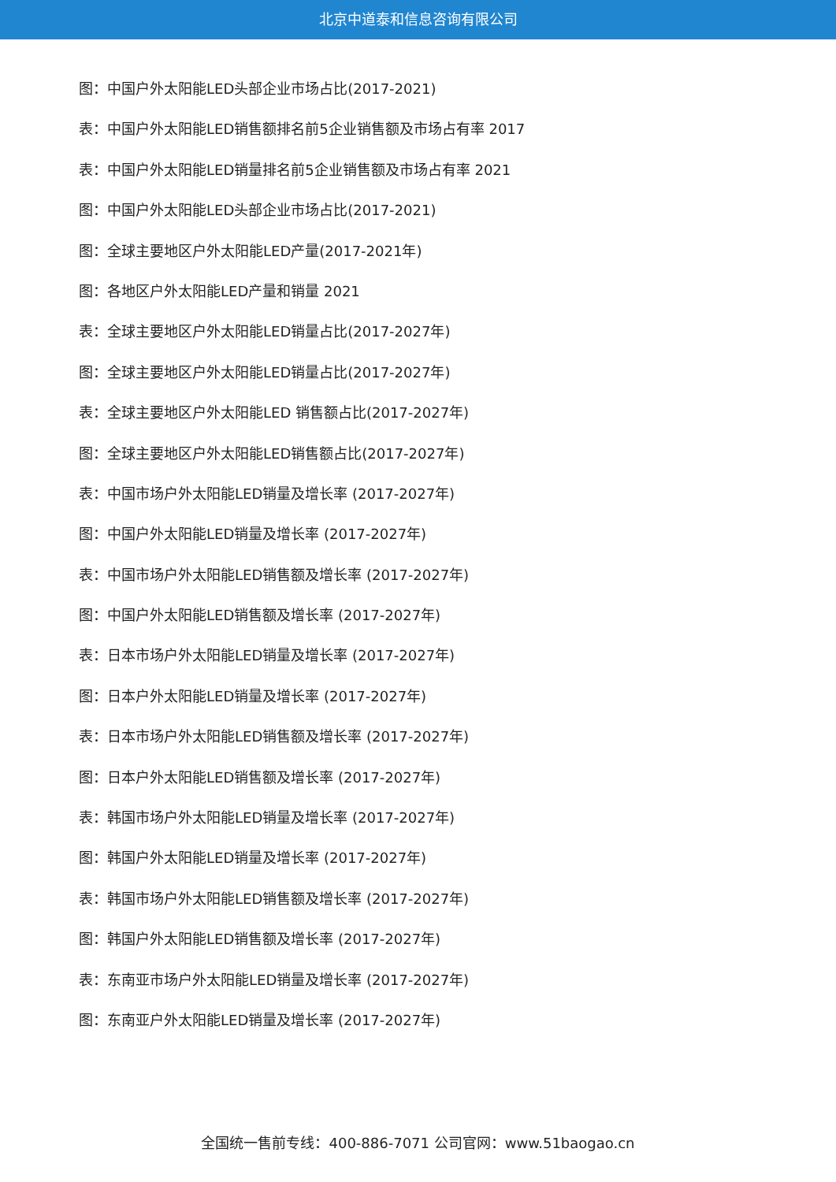北京中道泰和信息咨询有限公司
图：中国户外太阳能LED头部企业市场占比(2017-2021)
表：中国户外太阳能LED销售额排名前5企业销售额及市场占有率 2017
表：中国户外太阳能LED销量排名前5企业销售额及市场占有率 2021
图：中国户外太阳能LED头部企业市场占比(2017-2021)
图：全球主要地区户外太阳能LED产量(2017-2021年)
图：各地区户外太阳能LED产量和销量 2021
表：全球主要地区户外太阳能LED销量占比(2017-2027年)
图：全球主要地区户外太阳能LED销量占比(2017-2027年)
表：全球主要地区户外太阳能LED 销售额占比(2017-2027年)
图：全球主要地区户外太阳能LED销售额占比(2017-2027年)
表：中国市场户外太阳能LED销量及增长率 (2017-2027年)
图：中国户外太阳能LED销量及增长率 (2017-2027年)
表：中国市场户外太阳能LED销售额及增长率 (2017-2027年)
图：中国户外太阳能LED销售额及增长率 (2017-2027年)
表：日本市场户外太阳能LED销量及增长率 (2017-2027年)
图：日本户外太阳能LED销量及增长率 (2017-2027年)
表：日本市场户外太阳能LED销售额及增长率 (2017-2027年)
图：日本户外太阳能LED销售额及增长率 (2017-2027年)
表：韩国市场户外太阳能LED销量及增长率 (2017-2027年)
图：韩国户外太阳能LED销量及增长率 (2017-2027年)
表：韩国市场户外太阳能LED销售额及增长率 (2017-2027年)
图：韩国户外太阳能LED销售额及增长率 (2017-2027年)
表：东南亚市场户外太阳能LED销量及增长率 (2017-2027年)
图：东南亚户外太阳能LED销量及增长率 (2017-2027年)
全国统一售前专线：400-886-7071 公司官网：www.51baogao.cn